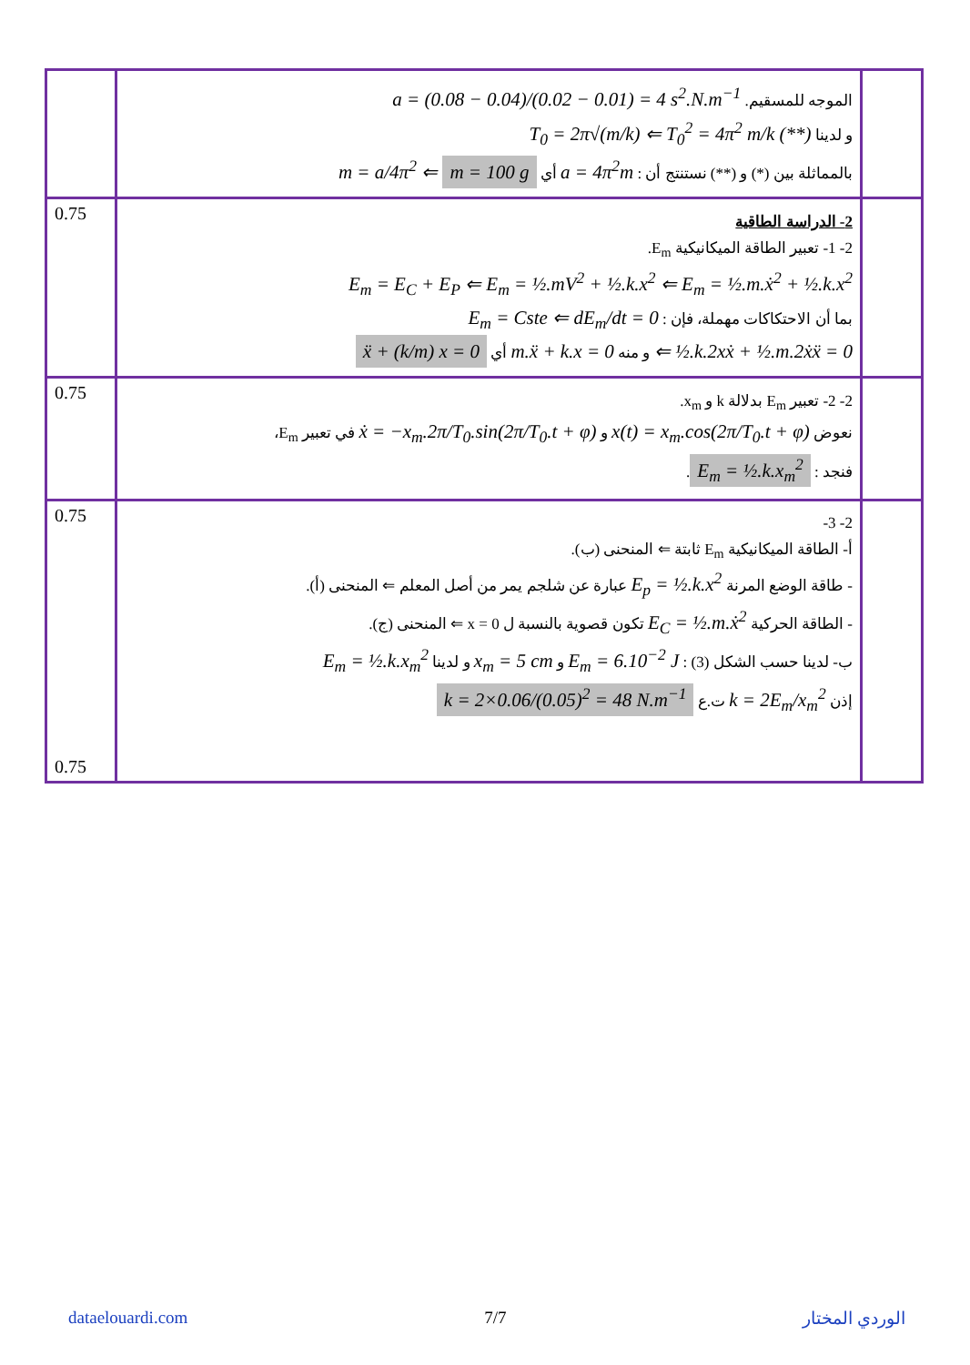| | الموجه للمسقيم. a = (0.08 − 0.04)/(0.02 − 0.01) = 4 s<sup>2</sup>.N.m<sup>−1</sup> و لدينا T<sub>0</sub> = 2π√(m/k) ⇐ T<sub>0</sub><sup>2</sup> = 4π<sup>2</sup> m/k (**) بالمماثلة بين (*) و (**) نستنتج أن : a = 4π<sup>2</sup>m أي m = a/4π<sup>2</sup> ⇐ m = 100 g | |
| 0.75 | 2- الدراسة الطاقية 2- 1- تعبير الطاقة الميكانيكية E<sub>m</sub>. E<sub>m</sub> = E<sub>C</sub> + E<sub>P</sub> ⇐ E<sub>m</sub> = ½.mV<sup>2</sup> + ½.k.x<sup>2</sup> ⇐ E<sub>m</sub> = ½.m.ẋ<sup>2</sup> + ½.k.x<sup>2</sup> بما أن الاحتكاكات مهملة، فإن : E<sub>m</sub> = Cste ⇐ dE<sub>m</sub>/dt = 0 ⇐ ½.k.2xẋ + ½.m.2ẋẍ = 0 و منه m.ẍ + k.x = 0 أي ẍ + (k/m) x = 0 | |
| 0.75 | 2- 2- تعبير E<sub>m</sub> بدلالة k و x<sub>m</sub>. نعوض x(t) = x<sub>m</sub>.cos(2π/T<sub>0</sub>.t + φ) و ẋ = −x<sub>m</sub>.2π/T<sub>0</sub>.sin(2π/T<sub>0</sub>.t + φ) في تعبير E<sub>m</sub>، فنجد : E<sub>m</sub> = ½.k.x<sub>m</sub><sup>2</sup> . | |
| 0.75 0.75 | 2- 3- أ- الطاقة الميكانيكية E<sub>m</sub> ثابتة ⇐ المنحنى (ب). - طاقة الوضع المرنة E<sub>p</sub> = ½.k.x<sup>2</sup> عبارة عن شلجم يمر من أصل المعلم ⇐ المنحنى (أ). - الطاقة الحركية E<sub>C</sub> = ½.m.ẋ<sup>2</sup> تكون قصوية بالنسبة ل x = 0 ⇐ المنحنى (ج). ب- لدينا حسب الشكل (3) : E<sub>m</sub> = 6.10<sup>−2</sup> J و x<sub>m</sub> = 5 cm و لدينا E<sub>m</sub> = ½.k.x<sub>m</sub><sup>2</sup> إذن k = 2E<sub>m</sub>/x<sub>m</sub><sup>2</sup> ت.ع k = 2×0.06/(0.05)<sup>2</sup> = 48 N.m<sup>−1</sup> | |
dataelouardi.com 7/7 الوردي المختار